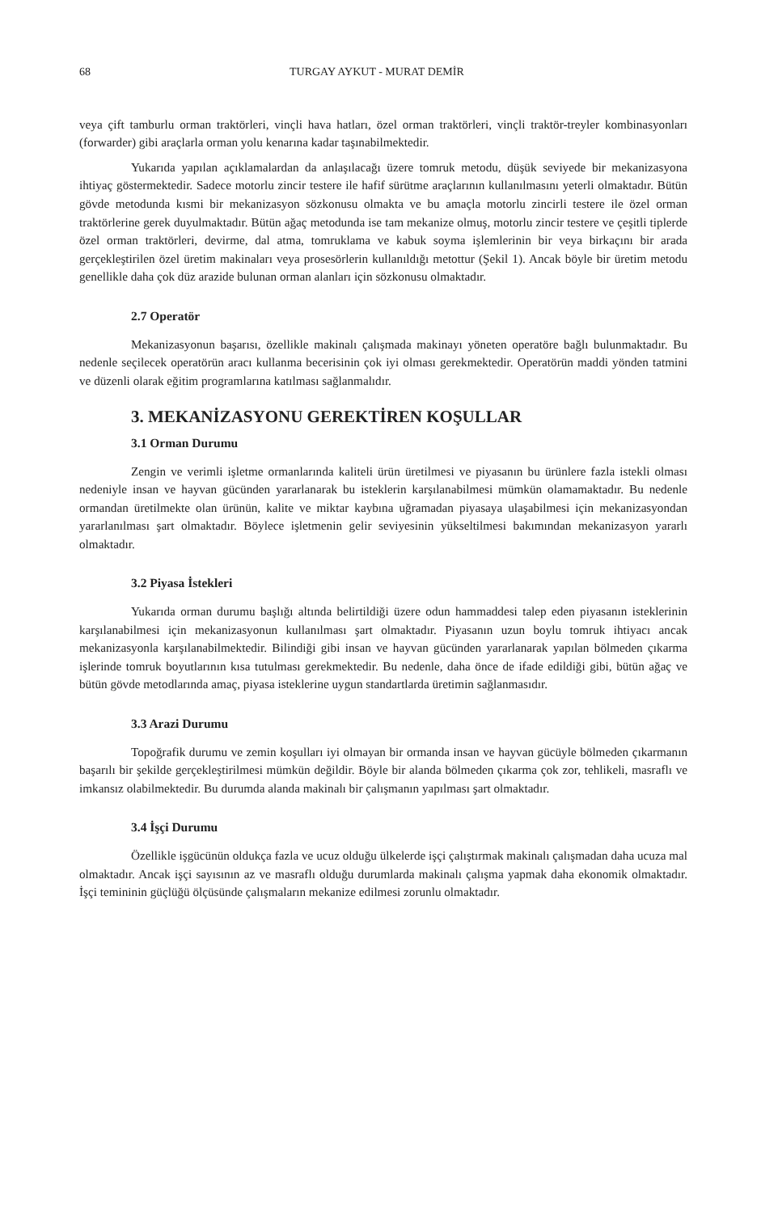68 TURGAY AYKUT - MURAT DEMİR
veya çift tamburlu orman traktörleri, vinçli hava hatları, özel orman traktörleri, vinçli traktör-treyler kombinasyonları (forwarder) gibi araçlarla orman yolu kenarına kadar taşınabilmektedir.
Yukarıda yapılan açıklamalardan da anlaşılacağı üzere tomruk metodu, düşük seviyede bir mekanizasyona ihtiyaç göstermektedir. Sadece motorlu zincir testere ile hafif sürütme araçlarının kullanılmasını yeterli olmaktadır. Bütün gövde metodunda kısmi bir mekanizasyon sözkonusu olmakta ve bu amaçla motorlu zincirli testere ile özel orman traktörlerine gerek duyulmaktadır. Bütün ağaç metodunda ise tam mekanize olmuş, motorlu zincir testere ve çeşitli tiplerde özel orman traktörleri, devirme, dal atma, tomruklama ve kabuk soyma işlemlerinin bir veya birkaçını bir arada gerçekleştirilen özel üretim makinaları veya prosesörlerin kullanıldığı metottur (Şekil 1). Ancak böyle bir üretim metodu genellikle daha çok düz arazide bulunan orman alanları için sözkonusu olmaktadır.
2.7 Operatör
Mekanizasyonun başarısı, özellikle makinalı çalışmada makinayı yöneten operatöre bağlı bulunmaktadır. Bu nedenle seçilecek operatörün aracı kullanma becerisinin çok iyi olması gerekmektedir. Operatörün maddi yönden tatmini ve düzenli olarak eğitim programlarına katılması sağlanmalıdır.
3. MEKANİZASYONU GEREKTİREN KOŞULLAR
3.1 Orman Durumu
Zengin ve verimli işletme ormanlarında kaliteli ürün üretilmesi ve piyasanın bu ürünlere fazla istekli olması nedeniyle insan ve hayvan gücünden yararlanarak bu isteklerin karşılanabilmesi mümkün olamamaktadır. Bu nedenle ormandan üretilmekte olan ürünün, kalite ve miktar kaybına uğramadan piyasaya ulaşabilmesi için mekanizasyondan yararlanılması şart olmaktadır. Böylece işletmenin gelir seviyesinin yükseltilmesi bakımından mekanizasyon yararlı olmaktadır.
3.2 Piyasa İstekleri
Yukarıda orman durumu başlığı altında belirtildiği üzere odun hammaddesi talep eden piyasanın isteklerinin karşılanabilmesi için mekanizasyonun kullanılması şart olmaktadır. Piyasanın uzun boylu tomruk ihtiyacı ancak mekanizasyonla karşılanabilmektedir. Bilindiği gibi insan ve hayvan gücünden yararlanarak yapılan bölmeden çıkarma işlerinde tomruk boyutlarının kısa tutulması gerekmektedir. Bu nedenle, daha önce de ifade edildiği gibi, bütün ağaç ve bütün gövde metodlarında amaç, piyasa isteklerine uygun standartlarda üretimin sağlanmasıdır.
3.3 Arazi Durumu
Topoğrafik durumu ve zemin koşulları iyi olmayan bir ormanda insan ve hayvan gücüyle bölmeden çıkarmanın başarılı bir şekilde gerçekleştirilmesi mümkün değildir. Böyle bir alanda bölmeden çıkarma çok zor, tehlikeli, masraflı ve imkansız olabilmektedir. Bu durumda alanda makinalı bir çalışmanın yapılması şart olmaktadır.
3.4 İşçi Durumu
Özellikle işgücünün oldukça fazla ve ucuz olduğu ülkelerde işçi çalıştırmak makinalı çalışmadan daha ucuza mal olmaktadır. Ancak işçi sayısının az ve masraflı olduğu durumlarda makinalı çalışma yapmak daha ekonomik olmaktadır. İşçi temininin güçlüğü ölçüsünde çalışmaların mekanize edilmesi zorunlu olmaktadır.